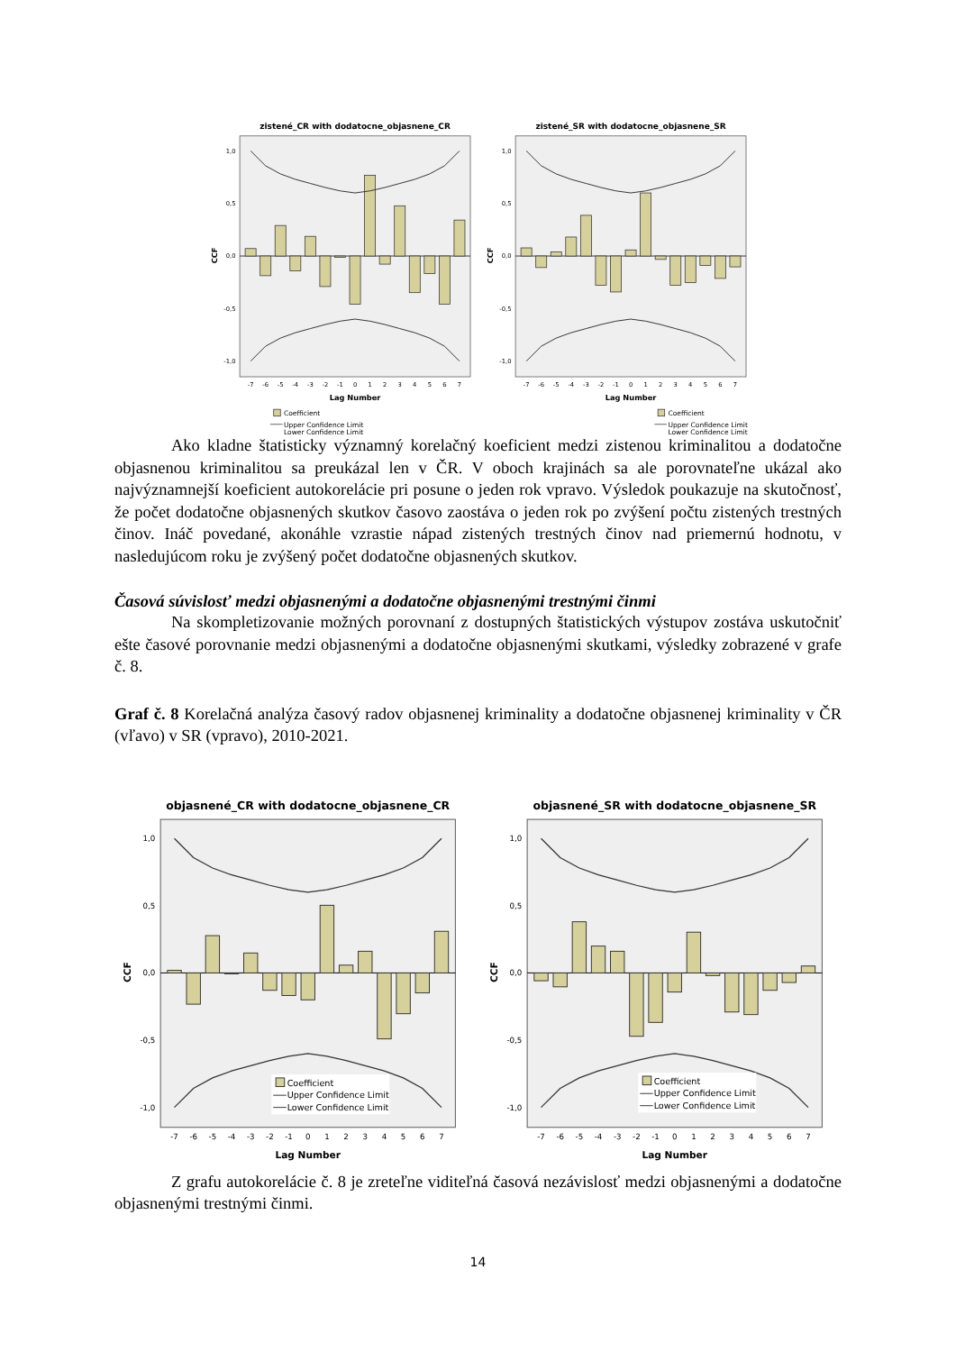zistené_CR with dodatocne_objasnene_CR
CCF
1,0
0,5
0,0
-0,5
-1,0
-7
-6
-5
-4
-3
-2
-1
0
1
2
3
4
5
6
7
Lag Number
Coefficient
Upper Confidence Limit
Lower Confidence Limit
zistené_SR with dodatocne_objasnene_SR
CCF
1,0
0,5
0,0
-0,5
-1,0
-7
-6
-5
-4
-3
-2
-1
0
1
2
3
4
5
6
7
Lag Number
Coefficient
Upper Confidence Limit
Lower Confidence Limit
Ako kladne štatisticky významný korelačný koeficient medzi zistenou kriminalitou a dodatočne objasnenou kriminalitou sa preukázal len v ČR. V oboch krajinách sa ale porovnateľne ukázal ako najvýznamnejší koeficient autokorelácie pri posune o jeden rok vpravo. Výsledok poukazuje na skutočnosť, že počet dodatočne objasnených skutkov časovo zaostáva o jeden rok po zvýšení počtu zistených trestných činov. Ináč povedané, akonáhle vzrastie nápad zistených trestných činov nad priemernú hodnotu, v nasledujúcom roku je zvýšený počet dodatočne objasnených skutkov.
Časová súvislosť medzi objasnenými a dodatočne objasnenými trestnými činmi
Na skompletizovanie možných porovnaní z dostupných štatistických výstupov zostáva uskutočniť ešte časové porovnanie medzi objasnenými a dodatočne objasnenými skutkami, výsledky zobrazené v grafe č. 8.
Graf č. 8 Korelačná analýza časový radov objasnenej kriminality a dodatočne objasnenej kriminality v ČR (vľavo) v SR (vpravo), 2010-2021.
objasnené_CR with dodatocne_objasnene_CR
CCF
1,0
0,5
0,0
-0,5
-1,0
Coefficient
Upper Confidence Limit
Lower Confidence Limit
-7
-6
-5
-4
-3
-2
-1
0
1
2
3
4
5
6
7
Lag Number
objasnené_SR with dodatocne_objasnene_SR
CCF
1,0
0,5
0,0
-0,5
-1,0
Coefficient
Upper Confidence Limit
Lower Confidence Limit
-7
-6
-5
-4
-3
-2
-1
0
1
2
3
4
5
6
7
Lag Number
Z grafu autokorelácie č. 8 je zreteľne viditeľná časová nezávislosť medzi objasnenými a dodatočne objasnenými trestnými činmi.
14